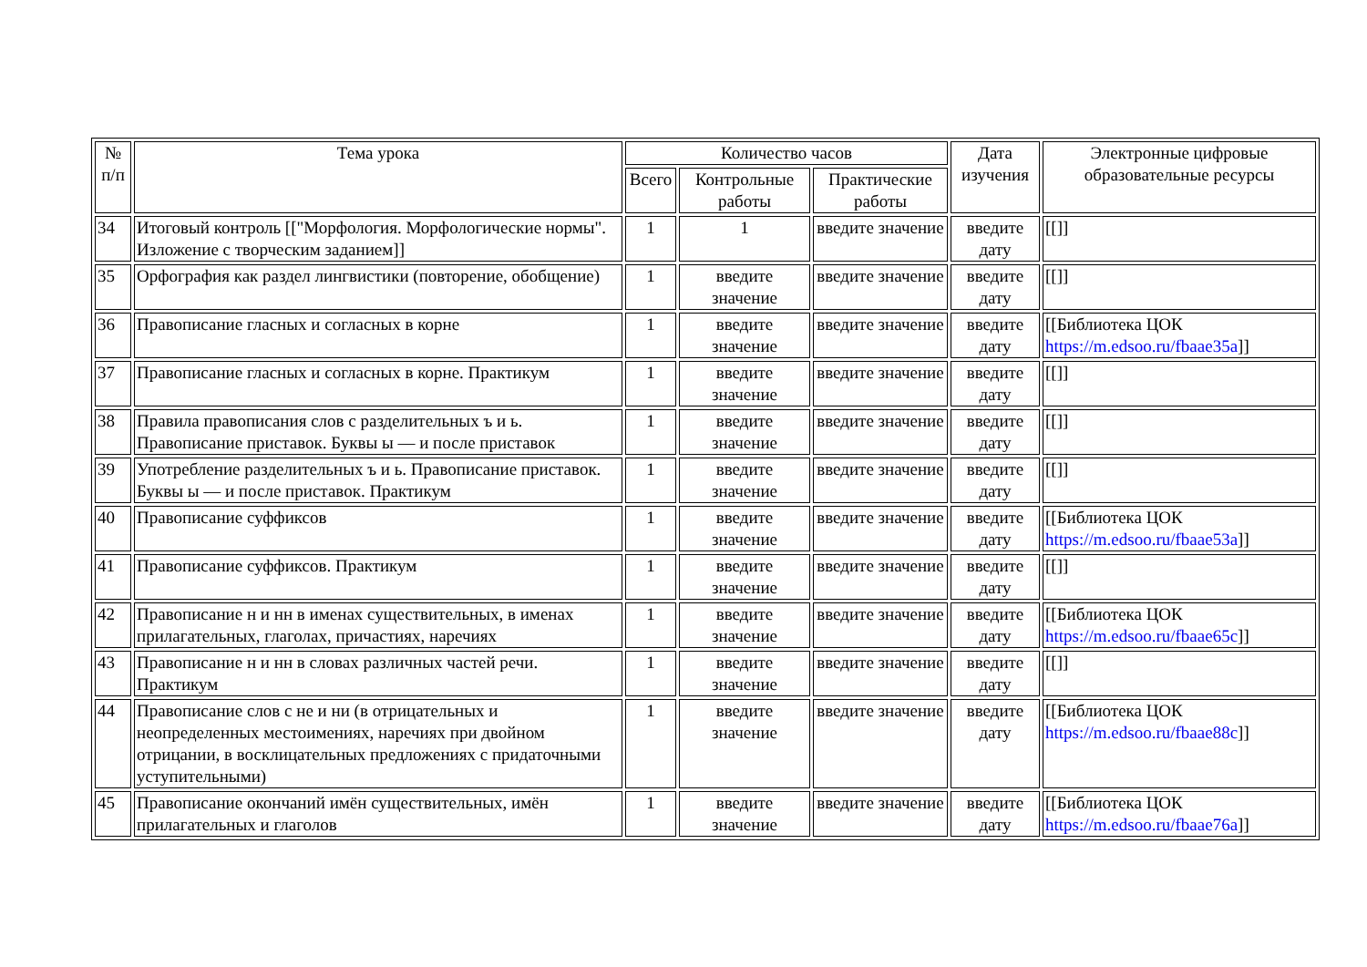| № п/п | Тема урока | Количество часов | | | Дата изучения | Электронные цифровые образовательные ресурсы |
| --- | --- | --- | --- | --- | --- | --- |
| | | Всего | Контрольные работы | Практические работы | | |
| 34 | Итоговый контроль [["Морфология. Морфологические нормы". Изложение с творческим заданием]] | 1 | 1 | введите значение | введите дату | [[]] |
| 35 | Орфография как раздел лингвистики (повторение, обобщение) | 1 | введите значение | введите значение | введите дату | [[]] |
| 36 | Правописание гласных и согласных в корне | 1 | введите значение | введите значение | введите дату | [[Библиотека ЦОК https://m.edsoo.ru/fbaae35a ]] |
| 37 | Правописание гласных и согласных в корне. Практикум | 1 | введите значение | введите значение | введите дату | [[]] |
| 38 | Правила правописания слов с разделительных ъ и ь. Правописание приставок. Буквы ы — и после приставок | 1 | введите значение | введите значение | введите дату | [[]] |
| 39 | Употребление разделительных ъ и ь. Правописание приставок. Буквы ы — и после приставок. Практикум | 1 | введите значение | введите значение | введите дату | [[]] |
| 40 | Правописание суффиксов | 1 | введите значение | введите значение | введите дату | [[Библиотека ЦОК https://m.edsoo.ru/fbaae53a ]] |
| 41 | Правописание суффиксов. Практикум | 1 | введите значение | введите значение | введите дату | [[]] |
| 42 | Правописание н и нн в именах существительных, в именах прилагательных, глаголах, причастиях, наречиях | 1 | введите значение | введите значение | введите дату | [[Библиотека ЦОК https://m.edsoo.ru/fbaae65c ]] |
| 43 | Правописание н и нн в словах различных частей речи. Практикум | 1 | введите значение | введите значение | введите дату | [[]] |
| 44 | Правописание слов с не и ни (в отрицательных и неопределенных местоимениях, наречиях при двойном отрицании, в восклицательных предложениях с придаточными уступительными) | 1 | введите значение | введите значение | введите дату | [[Библиотека ЦОК https://m.edsoo.ru/fbaae88c ]] |
| 45 | Правописание окончаний имён существительных, имён прилагательных и глаголов | 1 | введите значение | введите значение | введите дату | [[Библиотека ЦОК https://m.edsoo.ru/fbaae76a ]] |